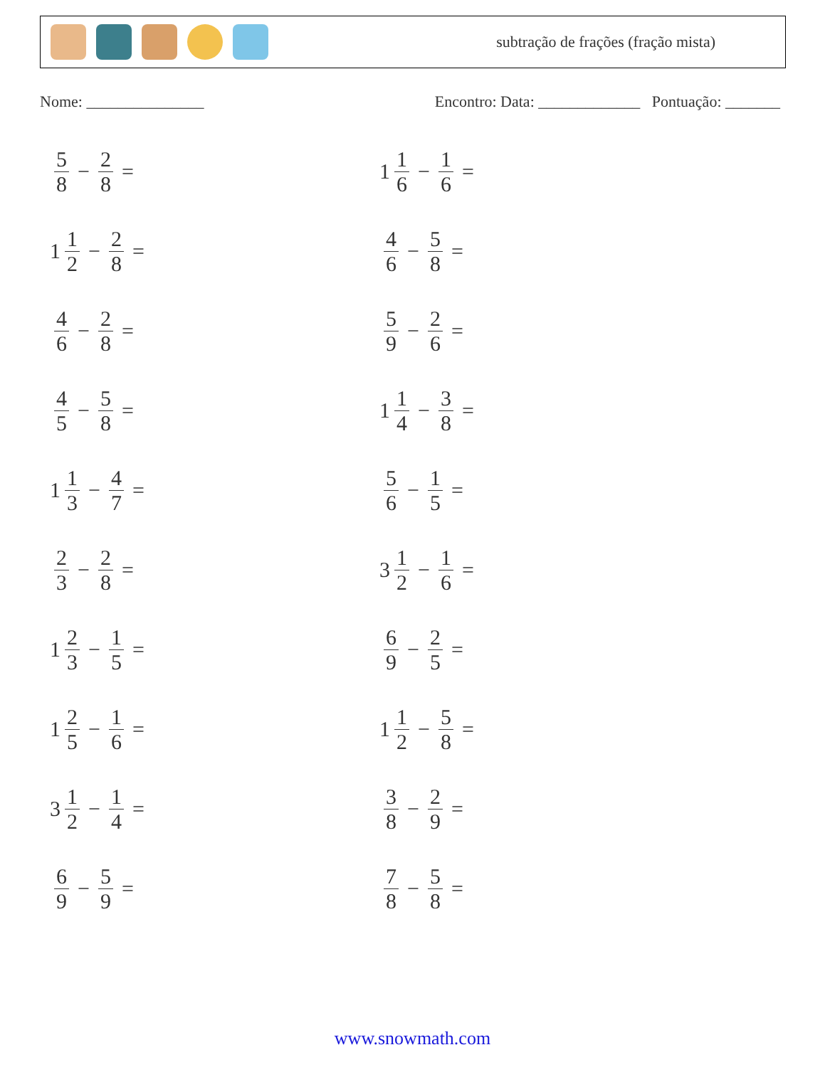subtração de frações (fração mista)
Nome: _______________ Encontro: Data: _____________ Pontuação: _______
5 8 − 2 8 =
1 1 6 − 1 6 =
1 1 2 − 2 8 =
4 6 − 5 8 =
4 6 − 2 8 =
5 9 − 2 6 =
4 5 − 5 8 =
1 1 4 − 3 8 =
1 1 3 − 4 7 =
5 6 − 1 5 =
2 3 − 2 8 =
3 1 2 − 1 6 =
1 2 3 − 1 5 =
6 9 − 2 5 =
1 2 5 − 1 6 =
1 1 2 − 5 8 =
3 1 2 − 1 4 =
3 8 − 2 9 =
6 9 − 5 9 =
7 8 − 5 8 =
www.snowmath.com